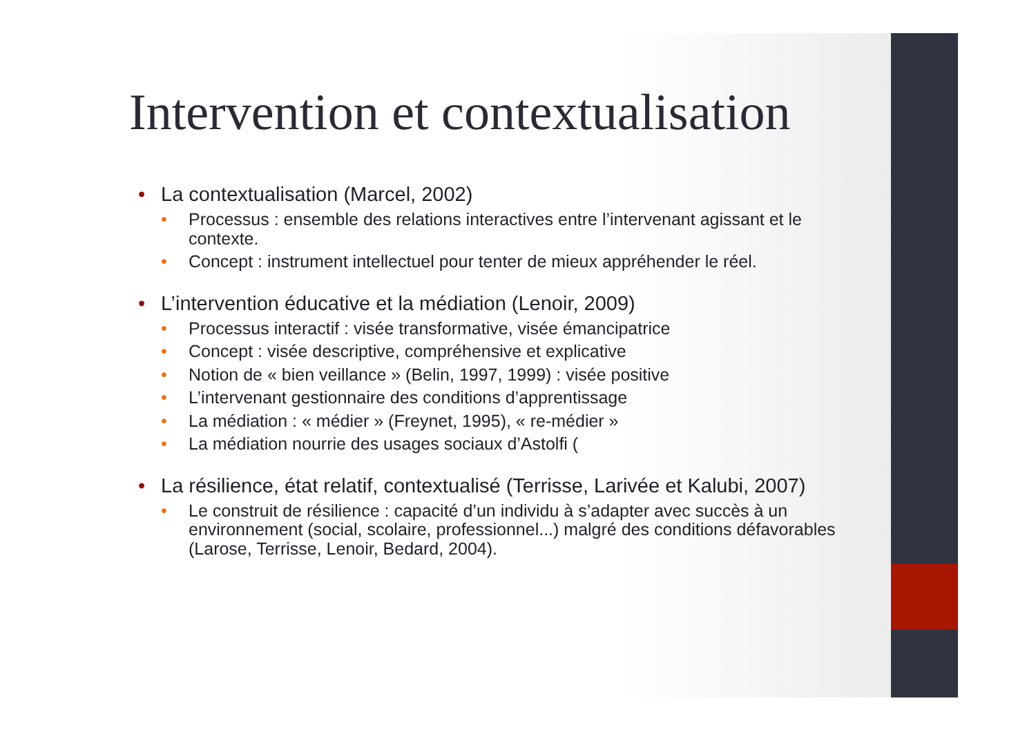Intervention et contextualisation
• La contextualisation (Marcel, 2002)
• Processus : ensemble des relations interactives entre l’intervenant agissant et le contexte.
• Concept : instrument intellectuel pour tenter de mieux appréhender le réel.
• L’intervention éducative et la médiation (Lenoir, 2009)
• Processus interactif : visée transformative, visée émancipatrice
• Concept : visée descriptive, compréhensive et explicative
• Notion de « bien veillance » (Belin, 1997, 1999) : visée positive
• L’intervenant gestionnaire des conditions d’apprentissage
• La médiation : « médier » (Freynet, 1995), « re-médier »
• La médiation nourrie des usages sociaux d’Astolfi (
• La résilience, état relatif, contextualisé (Terrisse, Larivée et Kalubi, 2007)
• Le construit de résilience : capacité d’un individu à s’adapter avec succès à un environnement (social, scolaire, professionnel...) malgré des conditions défavorables (Larose, Terrisse, Lenoir, Bedard, 2004).